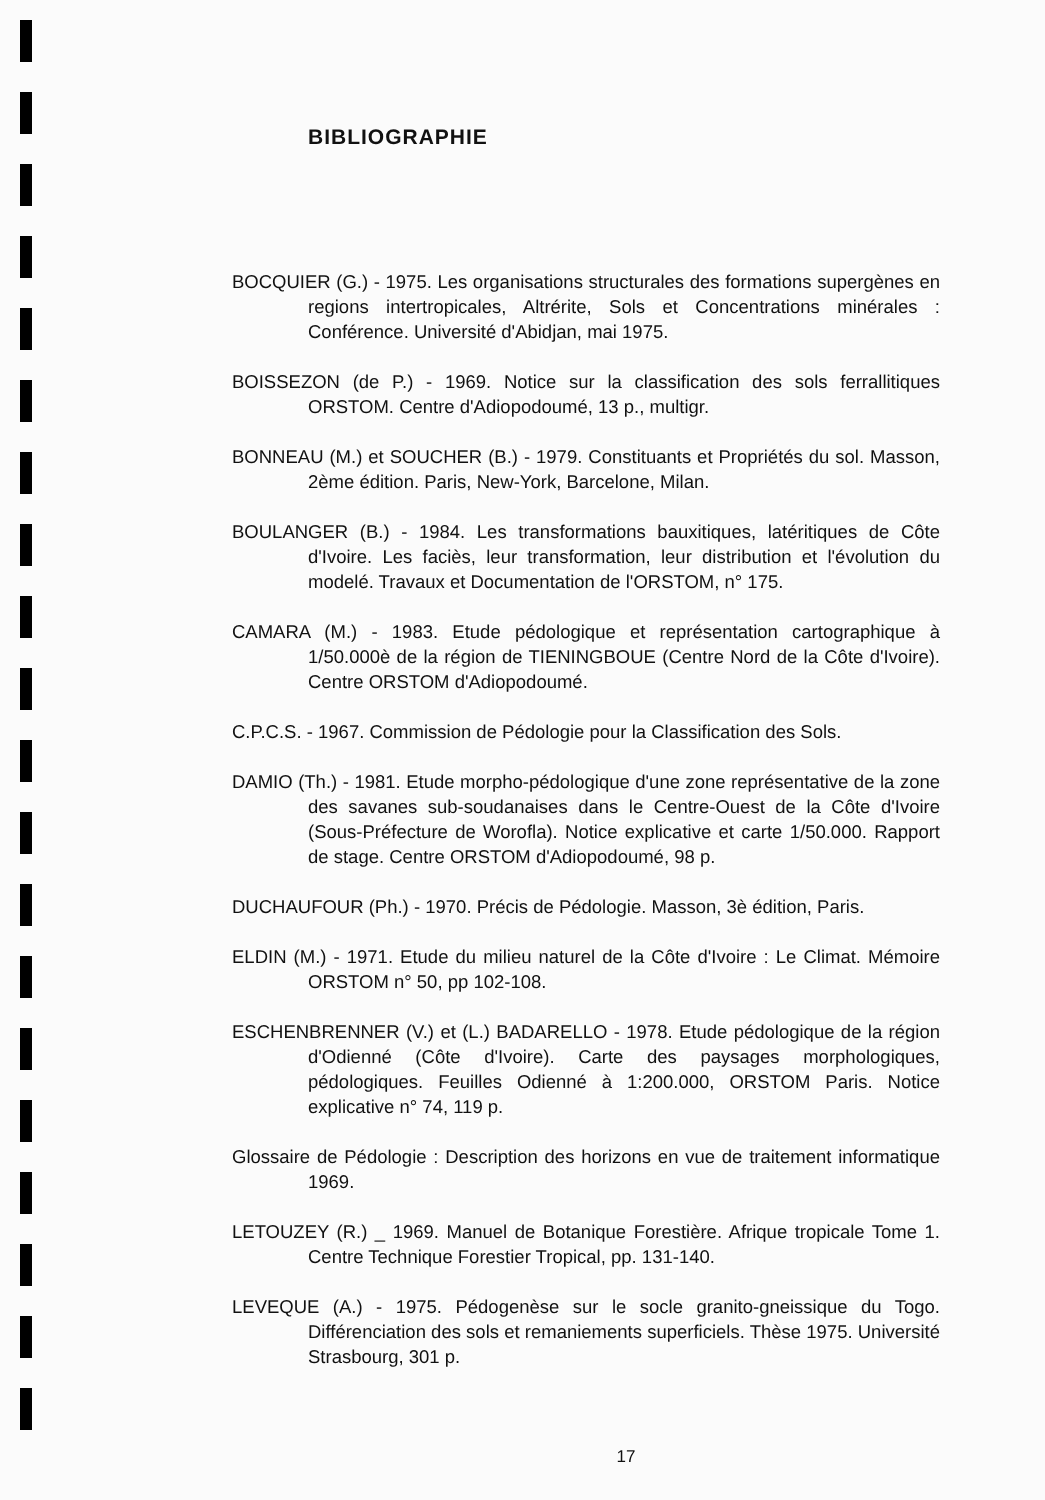BIBLIOGRAPHIE
BOCQUIER (G.) - 1975. Les organisations structurales des formations supergènes en regions intertropicales, Altrérite, Sols et Concentrations minérales : Conférence. Université d'Abidjan, mai 1975.
BOISSEZON (de P.) - 1969. Notice sur la classification des sols ferrallitiques ORSTOM. Centre d'Adiopodoumé, 13 p., multigr.
BONNEAU (M.) et SOUCHER (B.) - 1979. Constituants et Propriétés du sol. Masson, 2ème édition. Paris, New-York, Barcelone, Milan.
BOULANGER (B.) - 1984. Les transformations bauxitiques, latéritiques de Côte d'Ivoire. Les faciès, leur transformation, leur distribution et l'évolution du modelé. Travaux et Documentation de l'ORSTOM, n° 175.
CAMARA (M.) - 1983. Etude pédologique et représentation cartographique à 1/50.000è de la région de TIENINGBOUE (Centre Nord de la Côte d'Ivoire). Centre ORSTOM d'Adiopodoumé.
C.P.C.S. - 1967. Commission de Pédologie pour la Classification des Sols.
DAMIO (Th.) - 1981. Etude morpho-pédologique d'une zone représentative de la zone des savanes sub-soudanaises dans le Centre-Ouest de la Côte d'Ivoire (Sous-Préfecture de Worofla). Notice explicative et carte 1/50.000. Rapport de stage. Centre ORSTOM d'Adiopodoumé, 98 p.
DUCHAUFOUR (Ph.) - 1970. Précis de Pédologie. Masson, 3è édition, Paris.
ELDIN (M.) - 1971. Etude du milieu naturel de la Côte d'Ivoire : Le Climat. Mémoire ORSTOM n° 50, pp 102-108.
ESCHENBRENNER (V.) et (L.) BADARELLO - 1978. Etude pédologique de la région d'Odienné (Côte d'Ivoire). Carte des paysages morphologiques, pédologiques. Feuilles Odienné à 1:200.000, ORSTOM Paris. Notice explicative n° 74, 119 p.
Glossaire de Pédologie : Description des horizons en vue de traitement informatique 1969.
LETOUZEY (R.) _ 1969. Manuel de Botanique Forestière. Afrique tropicale Tome 1. Centre Technique Forestier Tropical, pp. 131-140.
LEVEQUE (A.) - 1975. Pédogenèse sur le socle granito-gneissique du Togo. Différenciation des sols et remaniements superficiels. Thèse 1975. Université Strasbourg, 301 p.
17